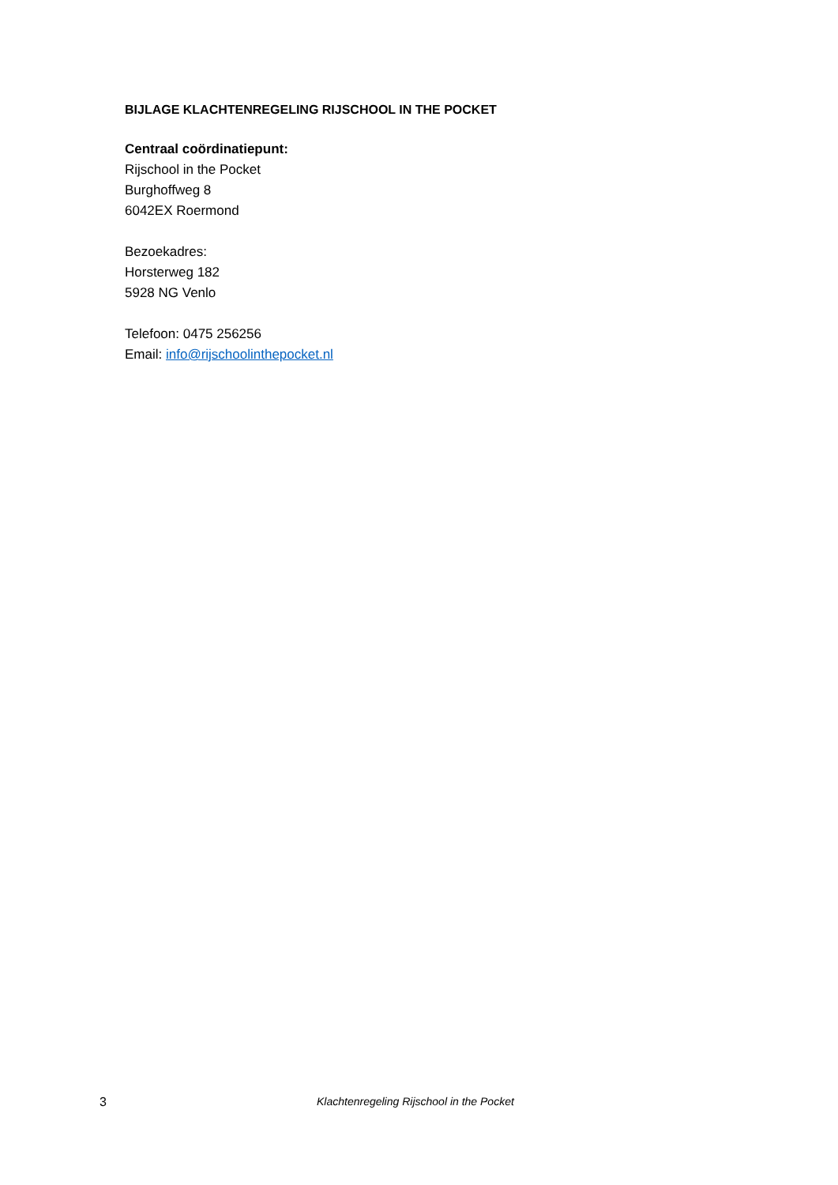BIJLAGE KLACHTENREGELING RIJSCHOOL IN THE POCKET
Centraal coördinatiepunt:
Rijschool in the Pocket
Burghoffweg 8
6042EX Roermond
Bezoekadres:
Horsterweg 182
5928 NG Venlo
Telefoon: 0475 256256
Email: info@rijschoolinthepocket.nl
3 Klachtenregeling Rijschool in the Pocket